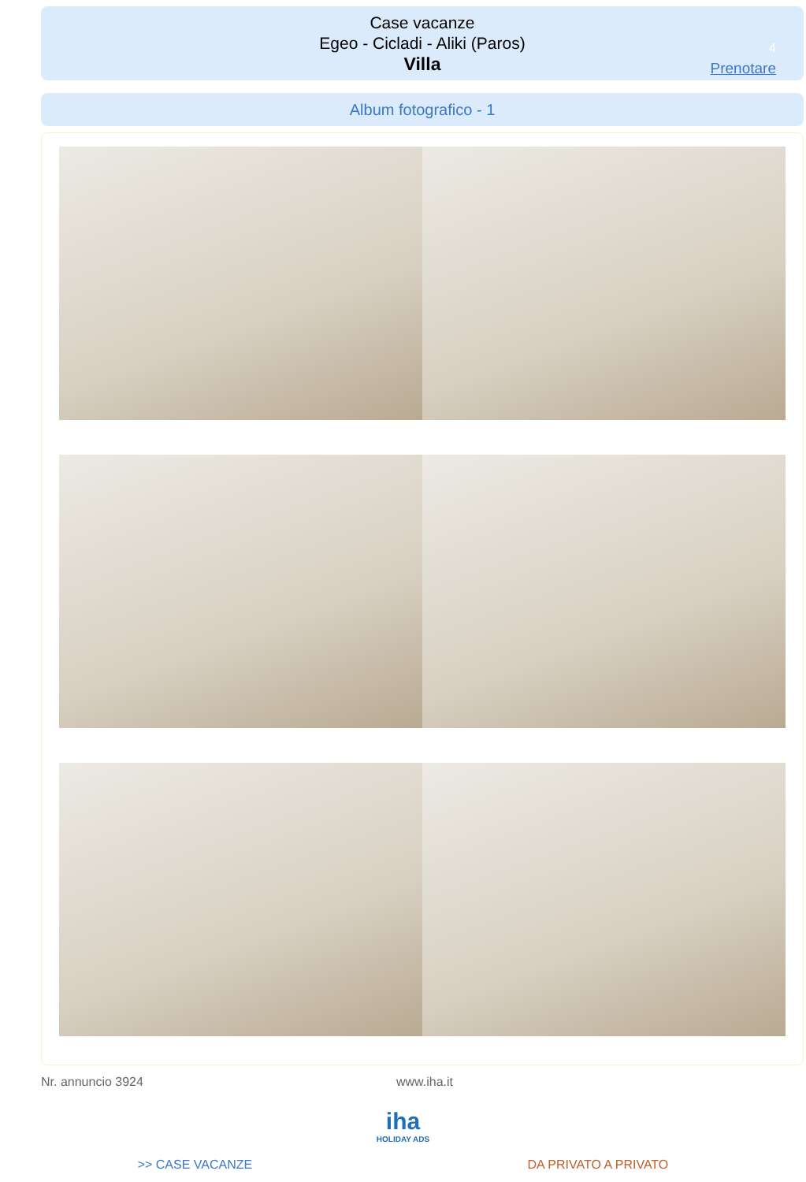Case vacanze
Egeo - Cicladi - Aliki (Paros)
Villa
4
Prenotare
Album fotografico - 1
Nr. annuncio 3924 www.iha.it
iha
HOLIDAY ADS
>> CASE VACANZE DA PRIVATO A PRIVATO